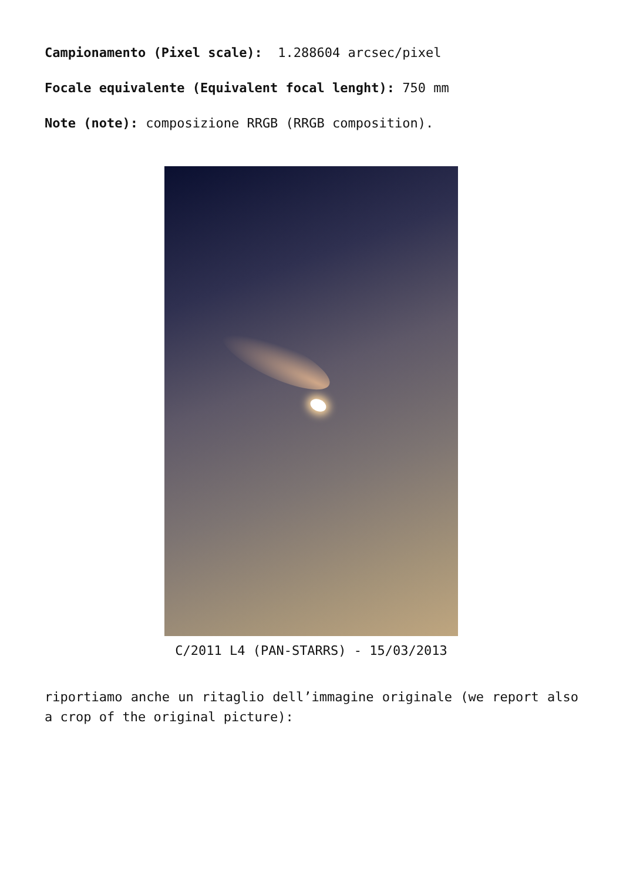Campionamento (Pixel scale): 1.288604 arcsec/pixel
Focale equivalente (Equivalent focal lenght): 750 mm
Note (note): composizione RRGB (RRGB composition).
C/2011 L4 (PAN-STARRS) - 15/03/2013
riportiamo anche un ritaglio dell’immagine originale (we report also a crop of the original picture):